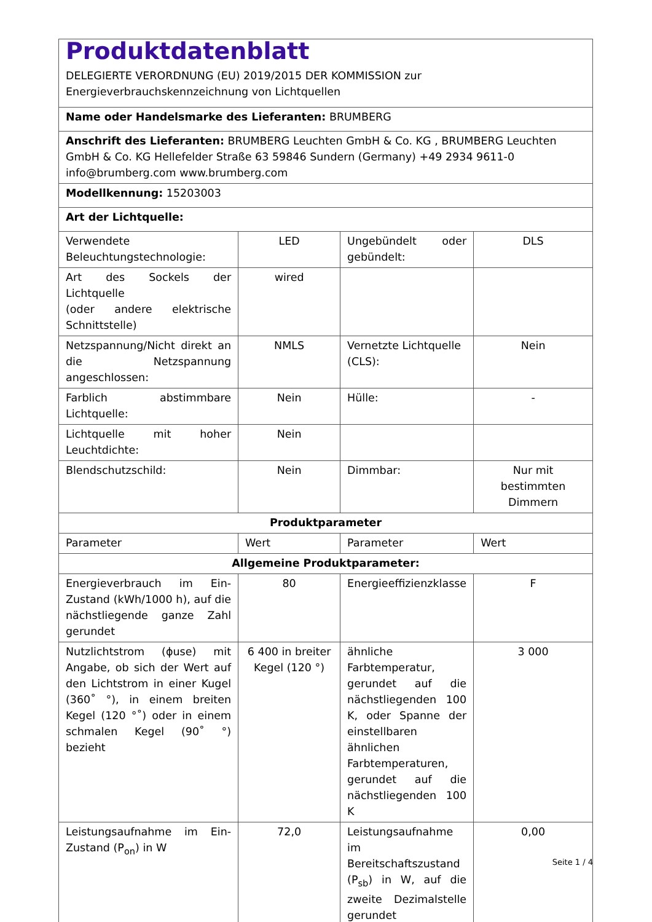| Produktdatenblatt DELEGIERTE VERORDNUNG (EU) 2019/2015 DER KOMMISSION zur Energieverbrauchskennzeichnung von Lichtquellen | | | |
| Name oder Handelsmarke des Lieferanten: BRUMBERG | | | |
| Anschrift des Lieferanten: BRUMBERG Leuchten GmbH & Co. KG , BRUMBERG Leuchten GmbH & Co. KG Hellefelder Straße 63 59846 Sundern (Germany) +49 2934 9611-0 info@brumberg.com www.brumberg.com | | | |
| Modellkennung: 15203003 | | | |
| Art der Lichtquelle: | | | |
| Verwendete Beleuchtungstechnologie: | LED | Ungebündelt oder gebündelt: | DLS |
| Art des Sockels der Lichtquelle (oder andere elektrische Schnittstelle) | wired | | |
| Netzspannung/Nicht direkt an die Netzspannung angeschlossen: | NMLS | Vernetzte Lichtquelle (CLS): | Nein |
| Farblich abstimmbare Lichtquelle: | Nein | Hülle: | - |
| Lichtquelle mit hoher Leuchtdichte: | Nein | | |
| Blendschutzschild: | Nein | Dimmbar: | Nur mit bestimmten Dimmern |
| Produktparameter | | | |
| Parameter | Wert | Parameter | Wert |
| Allgemeine Produktparameter: | | | |
| Energieverbrauch im Ein-Zustand (kWh/1000 h), auf die nächstliegende ganze Zahl gerundet | 80 | Energieeffizienzklasse | F |
| Nutzlichtstrom (ϕuse) mit Angabe, ob sich der Wert auf den Lichtstrom in einer Kugel (360˚ °), in einem breiten Kegel (120 °˚) oder in einem schmalen Kegel (90˚ °) bezieht | 6 400 in breiter Kegel (120 °) | ähnliche Farbtemperatur, gerundet auf die nächstliegenden 100 K, oder Spanne der einstellbaren ähnlichen Farbtemperaturen, gerundet auf die nächstliegenden 100 K | 3 000 |
| Leistungsaufnahme im Ein-Zustand (P<sub>on</sub>) in W | 72,0 | Leistungsaufnahme im Bereitschaftszustand (P<sub>sb</sub>) in W, auf die zweite Dezimalstelle gerundet | 0,00 |
Seite 1 / 4